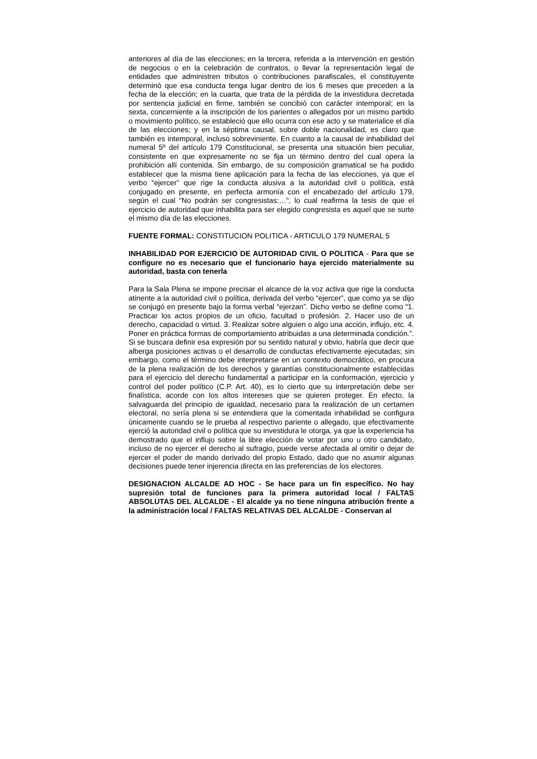anteriores al día de las elecciones; en la tercera, referida a la intervención en gestión de negocios o en la celebración de contratos, o llevar la representación legal de entidades que administren tributos o contribuciones parafiscales, el constituyente determinó que esa conducta tenga lugar dentro de los 6 meses que preceden a la fecha de la elección; en la cuarta, que trata de la pérdida de la investidura decretada por sentencia judicial en firme, también se concibió con carácter intemporal; en la sexta, concerniente a la inscripción de los parientes o allegados por un mismo partido o movimiento político, se estableció que ello ocurra con ese acto y se materialice el día de las elecciones; y en la séptima causal, sobre doble nacionalidad, es claro que también es intemporal, incluso sobreviniente. En cuanto a la causal de inhabilidad del numeral 5º del artículo 179 Constitucional, se presenta una situación bien peculiar, consistente en que expresamente no se fija un término dentro del cual opera la prohibición allí contenida. Sin embargo, de su composición gramatical se ha podido establecer que la misma tiene aplicación para la fecha de las elecciones, ya que el verbo “ejercer” que rige la conducta alusiva a la autoridad civil o política, está conjugado en presente, en perfecta armonía con el encabezado del artículo 179, según el cual “No podrán ser congresistas:…”, lo cual reafirma la tesis de que el ejercicio de autoridad que inhabilita para ser elegido congresista es aquel que se surte el mismo día de las elecciones.
FUENTE FORMAL: CONSTITUCION POLITICA - ARTICULO 179 NUMERAL 5
INHABILIDAD POR EJERCICIO DE AUTORIDAD CIVIL O POLITICA - Para que se configure no es necesario que el funcionario haya ejercido materialmente su autoridad, basta con tenerla
Para la Sala Plena se impone precisar el alcance de la voz activa que rige la conducta atinente a la autoridad civil o política, derivada del verbo “ejercer”, que como ya se dijo se conjugó en presente bajo la forma verbal “ejerzan”. Dicho verbo se define como “1. Practicar los actos propios de un oficio, facultad o profesión. 2. Hacer uso de un derecho, capacidad o virtud. 3. Realizar sobre alguien o algo una acción, influjo, etc. 4. Poner en práctica formas de comportamiento atribuidas a una determinada condición.”. Si se buscara definir esa expresión por su sentido natural y obvio, habría que decir que alberga posiciones activas o el desarrollo de conductas efectivamente ejecutadas; sin embargo, como el término debe interpretarse en un contexto democrático, en procura de la plena realización de los derechos y garantías constitucionalmente establecidas para el ejercicio del derecho fundamental a participar en la conformación, ejercicio y control del poder político (C.P. Art. 40), es lo cierto que su interpretación debe ser finalística, acorde con los altos intereses que se quieren proteger. En efecto, la salvaguarda del principio de igualdad, necesario para la realización de un certamen electoral, no sería plena si se entendiera que la comentada inhabilidad se configura únicamente cuando se le prueba al respectivo pariente o allegado, que efectivamente ejerció la autoridad civil o política que su investidura le otorga, ya que la experiencia ha demostrado que el influjo sobre la libre elección de votar por uno u otro candidato, incluso de no ejercer el derecho al sufragio, puede verse afectada al omitir o dejar de ejercer el poder de mando derivado del propio Estado, dado que no asumir algunas decisiones puede tener injerencia directa en las preferencias de los electores.
DESIGNACION ALCALDE AD HOC - Se hace para un fin específico. No hay supresión total de funciones para la primera autoridad local / FALTAS ABSOLUTAS DEL ALCALDE - El alcalde ya no tiene ninguna atribución frente a la administración local / FALTAS RELATIVAS DEL ALCALDE - Conservan al